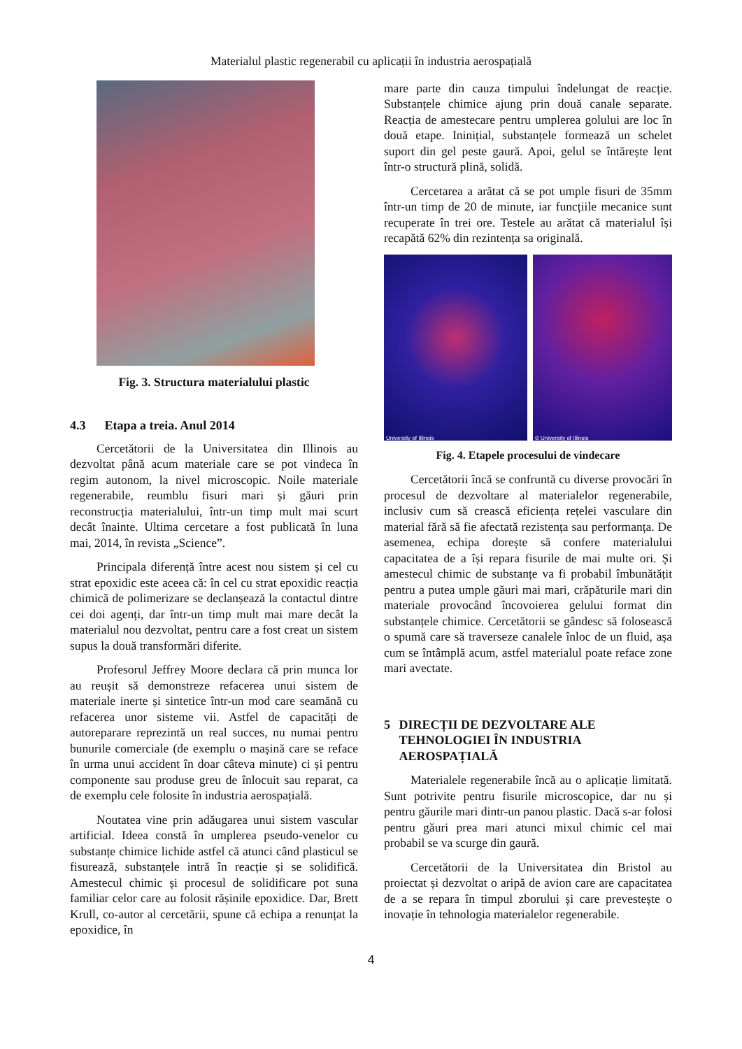Materialul plastic regenerabil cu aplicații în industria aerospațială
Fig. 3. Structura materialului plastic
4.3 Etapa a treia. Anul 2014
Cercetătorii de la Universitatea din Illinois au dezvoltat până acum materiale care se pot vindeca în regim autonom, la nivel microscopic. Noile materiale regenerabile, reumblu fisuri mari și găuri prin reconstrucția materialului, într-un timp mult mai scurt decât înainte. Ultima cercetare a fost publicată în luna mai, 2014, în revista „Science”.
Principala diferență între acest nou sistem și cel cu strat epoxidic este aceea că: în cel cu strat epoxidic reacția chimică de polimerizare se declanșează la contactul dintre cei doi agenți, dar într-un timp mult mai mare decât la materialul nou dezvoltat, pentru care a fost creat un sistem supus la două transformări diferite.
Profesorul Jeffrey Moore declara că prin munca lor au reușit să demonstreze refacerea unui sistem de materiale inerte și sintetice într-un mod care seamănă cu refacerea unor sisteme vii. Astfel de capacități de autoreparare reprezintă un real succes, nu numai pentru bunurile comerciale (de exemplu o mașină care se reface în urma unui accident în doar câteva minute) ci și pentru componente sau produse greu de înlocuit sau reparat, ca de exemplu cele folosite în industria aerospațială.
Noutatea vine prin adăugarea unui sistem vascular artificial. Ideea constă în umplerea pseudo-venelor cu substanțe chimice lichide astfel că atunci când plasticul se fisurează, substanțele intră în reacție și se solidifică. Amestecul chimic și procesul de solidificare pot suna familiar celor care au folosit rășinile epoxidice. Dar, Brett Krull, co-autor al cercetării, spune că echipa a renunțat la epoxidice, în
mare parte din cauza timpului îndelungat de reacție. Substanțele chimice ajung prin două canale separate. Reacția de amestecare pentru umplerea golului are loc în două etape. Ininițial, substanțele formează un schelet suport din gel peste gaură. Apoi, gelul se întărește lent într-o structură plină, solidă.
Cercetarea a arătat că se pot umple fisuri de 35mm într-un timp de 20 de minute, iar funcțiile mecanice sunt recuperate în trei ore. Testele au arătat că materialul își recapătă 62% din rezintența sa originală.
University of Illinois
© University of Illinois
Fig. 4. Etapele procesului de vindecare
Cercetătorii încă se confruntă cu diverse provocări în procesul de dezvoltare al materialelor regenerabile, inclusiv cum să crească eficiența rețelei vasculare din material fără să fie afectată rezistența sau performanța. De asemenea, echipa dorește să confere materialului capacitatea de a își repara fisurile de mai multe ori. Și amestecul chimic de substanțe va fi probabil îmbunătățit pentru a putea umple găuri mai mari, crăpăturile mari din materiale provocând încovoierea gelului format din substanțele chimice. Cercetătorii se gândesc să folosească o spumă care să traverseze canalele înloc de un fluid, așa cum se întâmplă acum, astfel materialul poate reface zone mari avectate.
5 DIRECȚII DE DEZVOLTARE ALE TEHNOLOGIEI ÎN INDUSTRIA AEROSPAȚIALĂ
Materialele regenerabile încă au o aplicație limitată. Sunt potrivite pentru fisurile microscopice, dar nu și pentru găurile mari dintr-un panou plastic. Dacă s-ar folosi pentru găuri prea mari atunci mixul chimic cel mai probabil se va scurge din gaură.
Cercetătorii de la Universitatea din Bristol au proiectat și dezvoltat o aripă de avion care are capacitatea de a se repara în timpul zborului și care prevestește o inovație în tehnologia materialelor regenerabile.
4